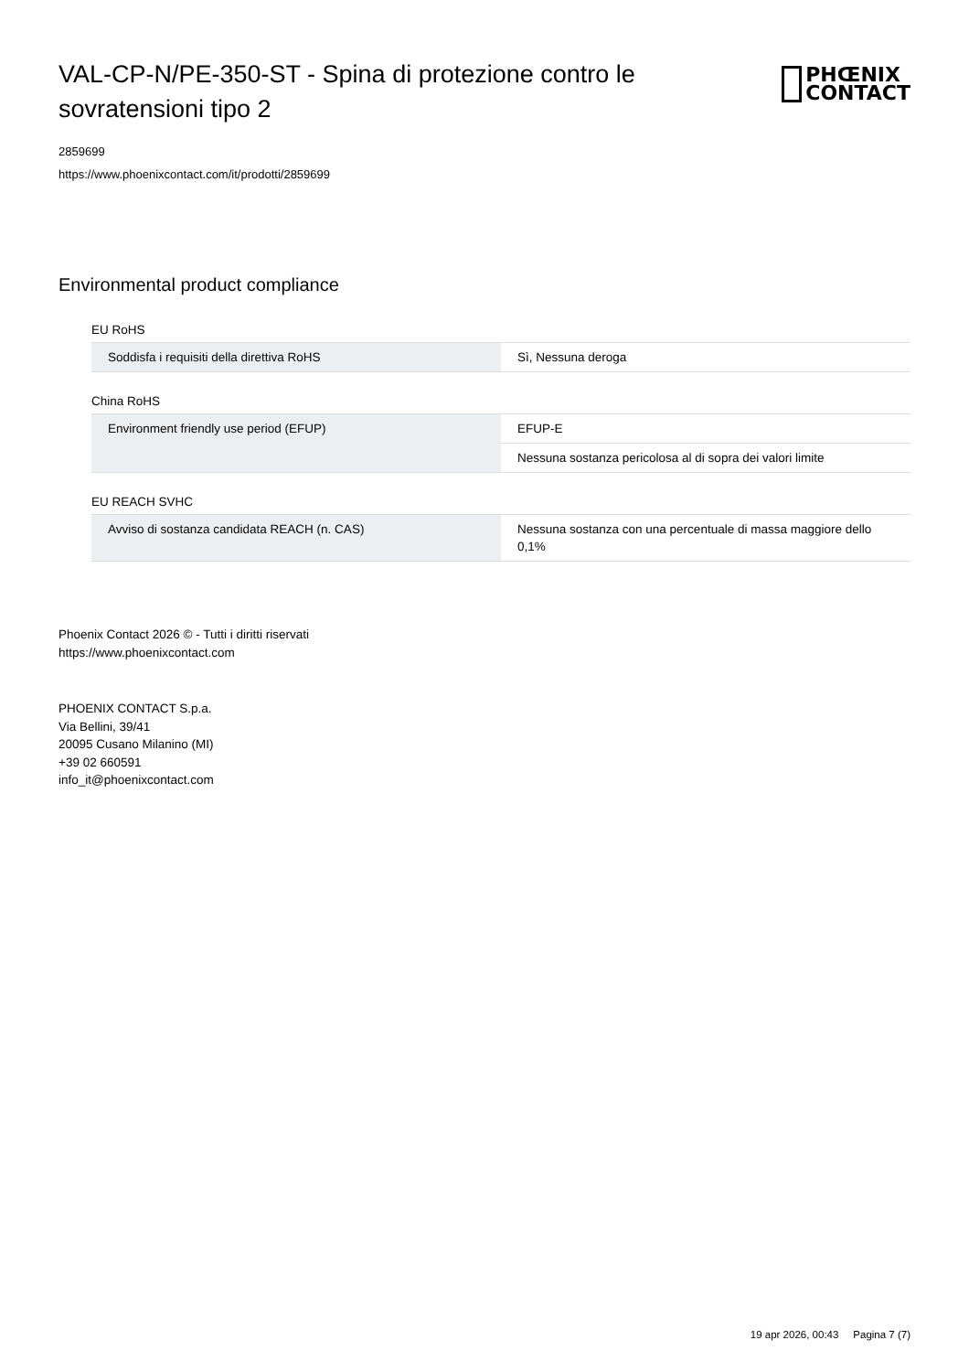VAL-CP-N/PE-350-ST - Spina di protezione contro le sovratensioni tipo 2
PHŒNIX
CONTACT
2859699
https://www.phoenixcontact.com/it/prodotti/2859699
Environmental product compliance
EU RoHS
| Soddisfa i requisiti della direttiva RoHS | Sì, Nessuna deroga |
China RoHS
| Environment friendly use period (EFUP) | EFUP-E |
| | Nessuna sostanza pericolosa al di sopra dei valori limite |
EU REACH SVHC
| Avviso di sostanza candidata REACH (n. CAS) | Nessuna sostanza con una percentuale di massa maggiore dello 0,1% |
Phoenix Contact 2026 © - Tutti i diritti riservati
https://www.phoenixcontact.com
PHOENIX CONTACT S.p.a.
Via Bellini, 39/41
20095 Cusano Milanino (MI)
+39 02 660591
info_it@phoenixcontact.com
19 apr 2026, 00:43 Pagina 7 (7)